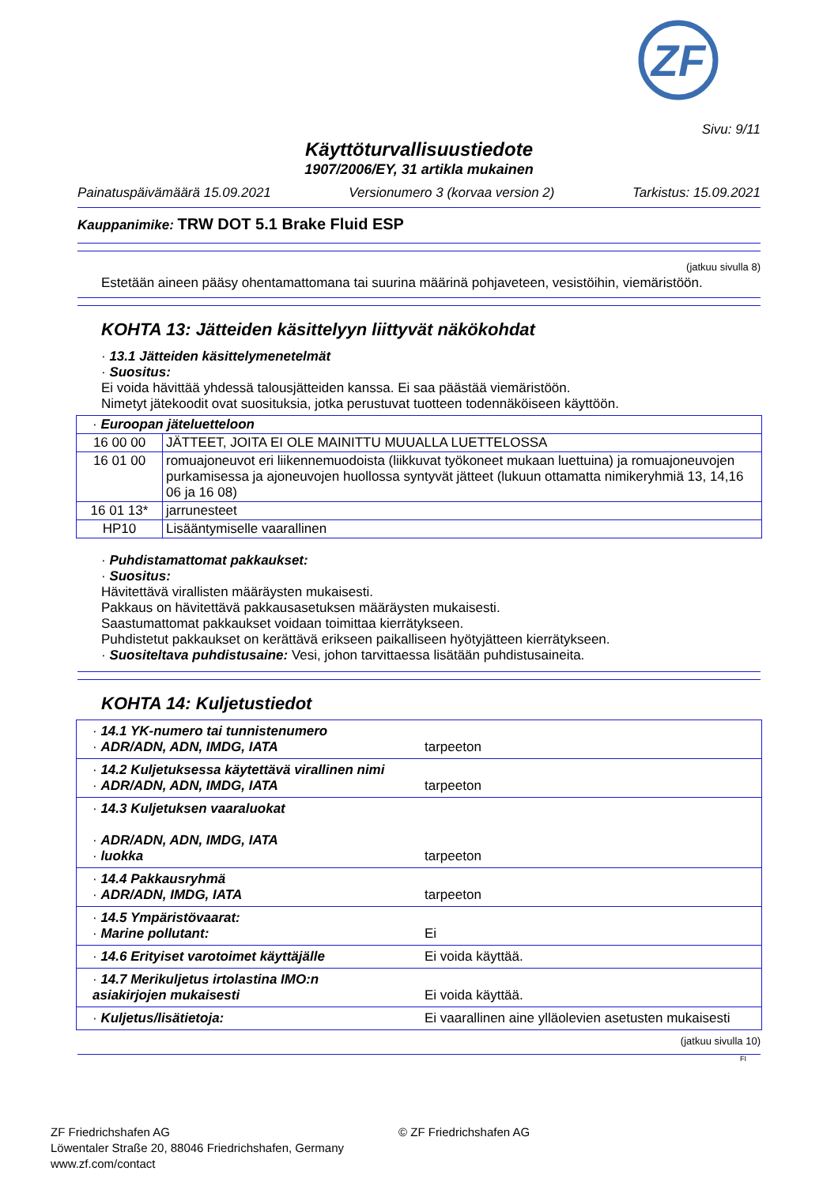ZF
Sivu: 9/11
Käyttöturvallisuustiedote
1907/2006/EY, 31 artikla mukainen
Painatuspäivämäärä 15.09.2021 Versionumero 3 (korvaa version 2) Tarkistus: 15.09.2021
Kauppanimike: TRW DOT 5.1 Brake Fluid ESP
(jatkuu sivulla 8)
Estetään aineen pääsy ohentamattomana tai suurina määrinä pohjaveteen, vesistöihin, viemäristöön.
KOHTA 13: Jätteiden käsittelyyn liittyvät näkökohdat
· 13.1 Jätteiden käsittelymenetelmät
· Suositus:
Ei voida hävittää yhdessä talousjätteiden kanssa. Ei saa päästää viemäristöön.
Nimetyt jätekoodit ovat suosituksia, jotka perustuvat tuotteen todennäköiseen käyttöön.
| · Euroopan jäteluetteloon | |
| 16 00 00 | JÄTTEET, JOITA EI OLE MAINITTU MUUALLA LUETTELOSSA |
| 16 01 00 | romuajoneuvot eri liikennemuodoista (liikkuvat työkoneet mukaan luettuina) ja romuajoneuvojen purkamisessa ja ajoneuvojen huollossa syntyvät jätteet (lukuun ottamatta nimikeryhmiä 13, 14,16 06 ja 16 08) |
| 16 01 13* | jarrunesteet |
| HP10 | Lisääntymiselle vaarallinen |
· Puhdistamattomat pakkaukset:
· Suositus:
Hävitettävä virallisten määräysten mukaisesti.
Pakkaus on hävitettävä pakkausasetuksen määräysten mukaisesti.
Saastumattomat pakkaukset voidaan toimittaa kierrätykseen.
Puhdistetut pakkaukset on kerättävä erikseen paikalliseen hyötyjätteen kierrätykseen.
· Suositeltava puhdistusaine: Vesi, johon tarvittaessa lisätään puhdistusaineita.
KOHTA 14: Kuljetustiedot
| · 14.1 YK-numero tai tunnistenumero · ADR/ADN, ADN, IMDG, IATA | tarpeeton |
| · 14.2 Kuljetuksessa käytettävä virallinen nimi · ADR/ADN, ADN, IMDG, IATA | tarpeeton |
| · 14.3 Kuljetuksen vaaraluokat · ADR/ADN, ADN, IMDG, IATA · luokka | tarpeeton |
| · 14.4 Pakkausryhmä · ADR/ADN, IMDG, IATA | tarpeeton |
| · 14.5 Ympäristövaarat: · Marine pollutant: | Ei |
| · 14.6 Erityiset varotoimet käyttäjälle | Ei voida käyttää. |
| · 14.7 Merikuljetus irtolastina IMO:n asiakirjojen mukaisesti | Ei voida käyttää. |
| · Kuljetus/lisätietoja: | Ei vaarallinen aine ylläolevien asetusten mukaisesti |
(jatkuu sivulla 10)
FI
ZF Friedrichshafen AG
Löwentaler Straße 20, 88046 Friedrichshafen, Germany
www.zf.com/contact
© ZF Friedrichshafen AG